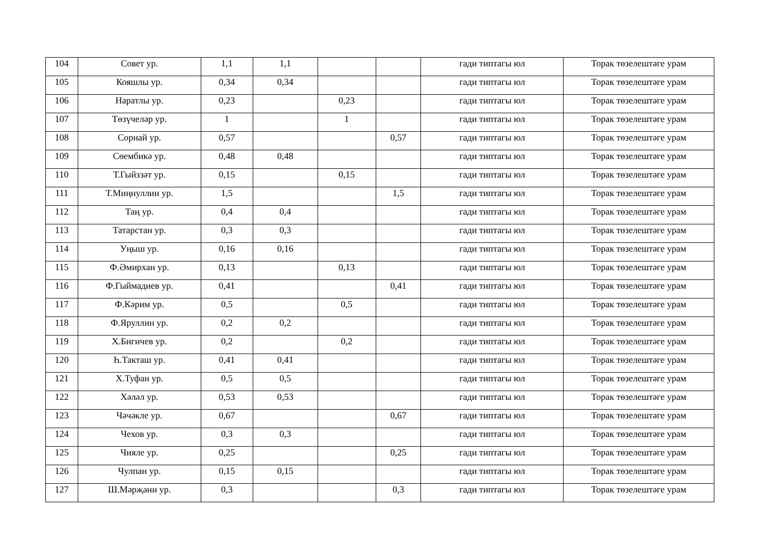| 104 | Совет ур. | 1,1 | 1,1 | | | гади типтагы юл | Торак төзелештәге урам |
| 105 | Кояшлы ур. | 0,34 | 0,34 | | | гади типтагы юл | Торак төзелештәге урам |
| 106 | Наратлы ур. | 0,23 | | 0,23 | | гади типтагы юл | Торак төзелештәге урам |
| 107 | Төзүчеләр ур. | 1 | | 1 | | гади типтагы юл | Торак төзелештәге урам |
| 108 | Сорнай ур. | 0,57 | | | 0,57 | гади типтагы юл | Торак төзелештәге урам |
| 109 | Сөембикә ур. | 0,48 | 0,48 | | | гади типтагы юл | Торак төзелештәге урам |
| 110 | Т.Гыйззәт ур. | 0,15 | | 0,15 | | гади типтагы юл | Торак төзелештәге урам |
| 111 | Т.Миңнуллин ур. | 1,5 | | | 1,5 | гади типтагы юл | Торак төзелештәге урам |
| 112 | Таң ур. | 0,4 | 0,4 | | | гади типтагы юл | Торак төзелештәге урам |
| 113 | Татарстан ур. | 0,3 | 0,3 | | | гади типтагы юл | Торак төзелештәге урам |
| 114 | Уңыш ур. | 0,16 | 0,16 | | | гади типтагы юл | Торак төзелештәге урам |
| 115 | Ф.Әмирхан ур. | 0,13 | | 0,13 | | гади типтагы юл | Торак төзелештәге урам |
| 116 | Ф.Гыймадиев ур. | 0,41 | | | 0,41 | гади типтагы юл | Торак төзелештәге урам |
| 117 | Ф.Кәрим ур. | 0,5 | | 0,5 | | гади типтагы юл | Торак төзелештәге урам |
| 118 | Ф.Яруллин ур. | 0,2 | 0,2 | | | гади типтагы юл | Торак төзелештәге урам |
| 119 | Х.Бигичев ур. | 0,2 | | 0,2 | | гади типтагы юл | Торак төзелештәге урам |
| 120 | Һ.Такташ ур. | 0,41 | 0,41 | | | гади типтагы юл | Торак төзелештәге урам |
| 121 | Х.Туфан ур. | 0,5 | 0,5 | | | гади типтагы юл | Торак төзелештәге урам |
| 122 | Хәләл ур. | 0,53 | 0,53 | | | гади типтагы юл | Торак төзелештәге урам |
| 123 | Чәчәкле ур. | 0,67 | | | 0,67 | гади типтагы юл | Торак төзелештәге урам |
| 124 | Чехов ур. | 0,3 | 0,3 | | | гади типтагы юл | Торак төзелештәге урам |
| 125 | Чияле ур. | 0,25 | | | 0,25 | гади типтагы юл | Торак төзелештәге урам |
| 126 | Чулпан ур. | 0,15 | 0,15 | | | гади типтагы юл | Торак төзелештәге урам |
| 127 | Ш.Мәрҗәни ур. | 0,3 | | | 0,3 | гади типтагы юл | Торак төзелештәге урам |